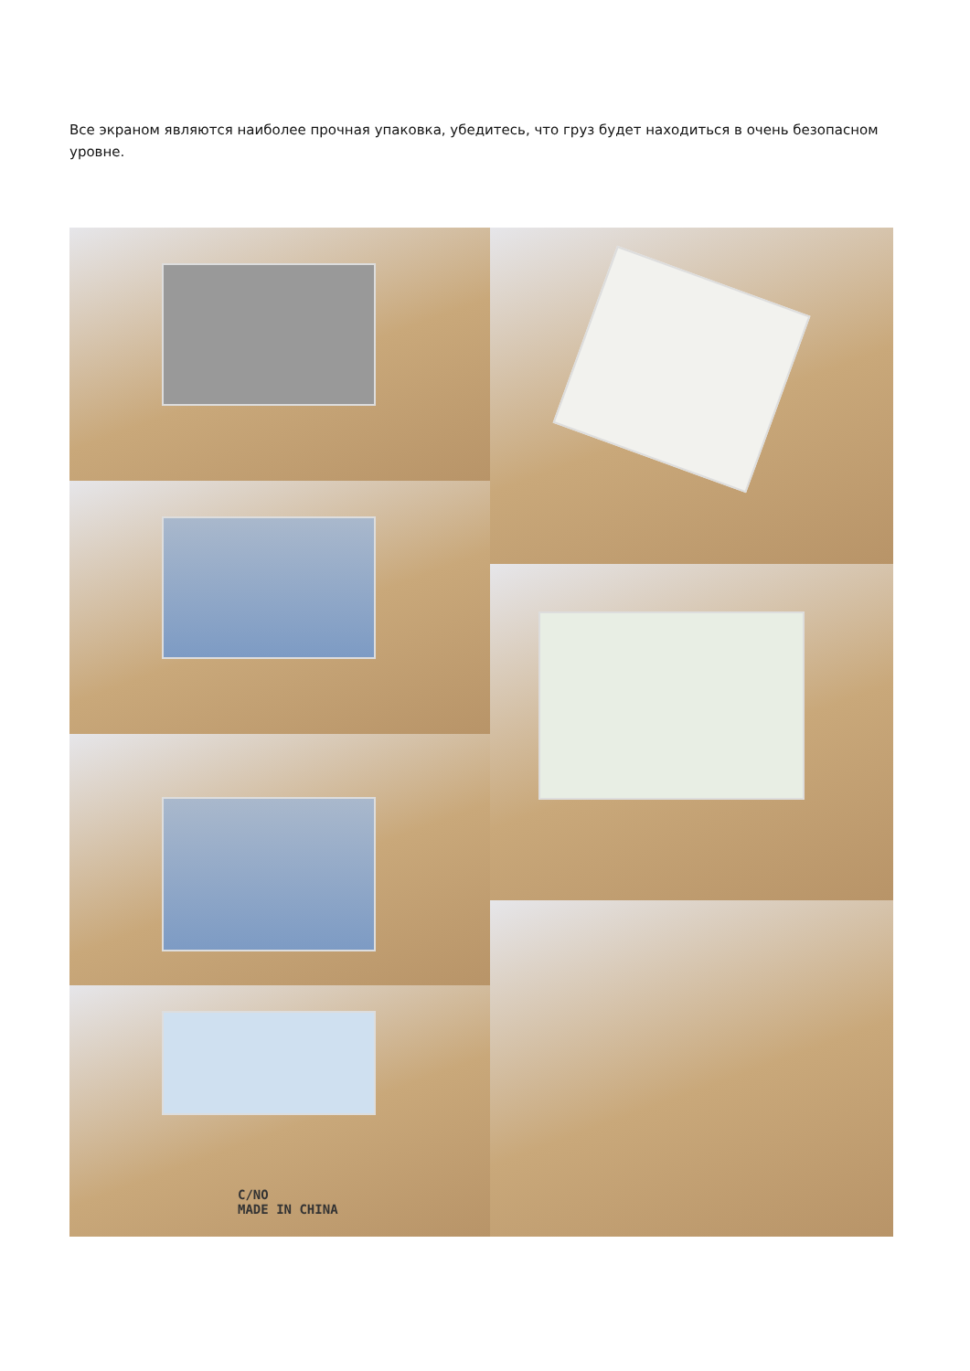Все экраном являются наиболее прочная упаковка, убедитесь, что груз будет находиться в очень безопасном уровне.
C/NO
MADE IN CHINA